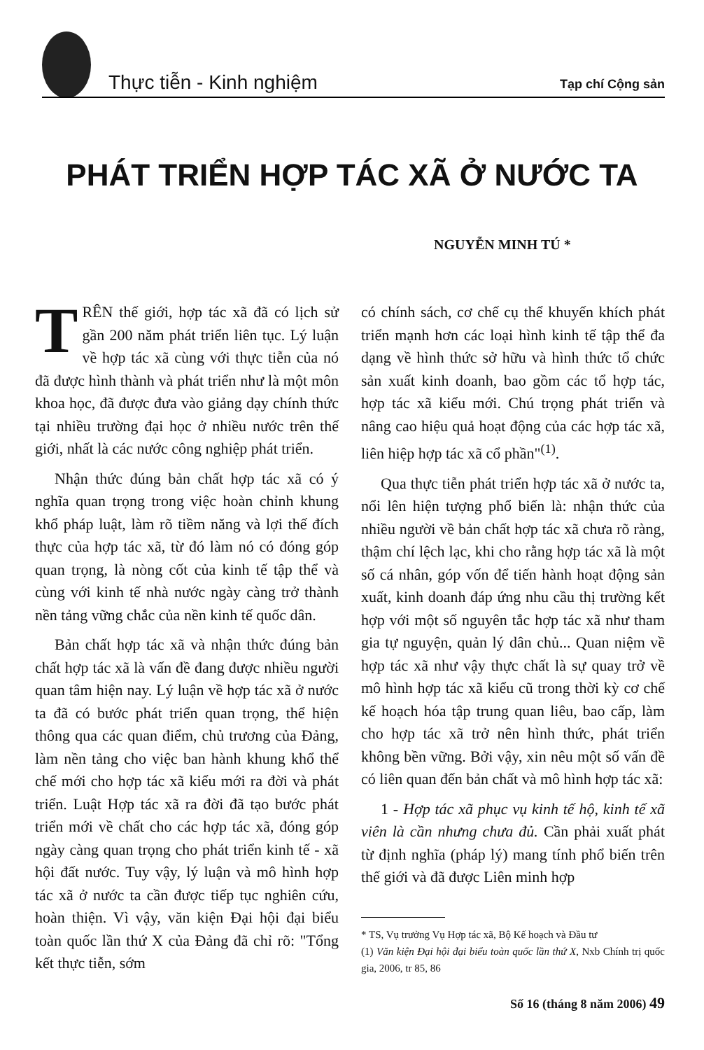Thực tiễn - Kinh nghiệm Tạp chí Cộng sản
PHÁT TRIỂN HỢP TÁC XÃ Ở NƯỚC TA
NGUYỄN MINH TÚ *
TRÊN thế giới, hợp tác xã đã có lịch sử gần 200 năm phát triển liên tục. Lý luận về hợp tác xã cùng với thực tiễn của nó đã được hình thành và phát triển như là một môn khoa học, đã được đưa vào giảng dạy chính thức tại nhiều trường đại học ở nhiều nước trên thế giới, nhất là các nước công nghiệp phát triển.
Nhận thức đúng bản chất hợp tác xã có ý nghĩa quan trọng trong việc hoàn chỉnh khung khổ pháp luật, làm rõ tiềm năng và lợi thế đích thực của hợp tác xã, từ đó làm nó có đóng góp quan trọng, là nòng cốt của kinh tế tập thể và cùng với kinh tế nhà nước ngày càng trở thành nền tảng vững chắc của nền kinh tế quốc dân.
Bản chất hợp tác xã và nhận thức đúng bản chất hợp tác xã là vấn đề đang được nhiều người quan tâm hiện nay. Lý luận về hợp tác xã ở nước ta đã có bước phát triển quan trọng, thể hiện thông qua các quan điểm, chủ trương của Đảng, làm nền tảng cho việc ban hành khung khổ thể chế mới cho hợp tác xã kiểu mới ra đời và phát triển. Luật Hợp tác xã ra đời đã tạo bước phát triển mới về chất cho các hợp tác xã, đóng góp ngày càng quan trọng cho phát triển kinh tế - xã hội đất nước. Tuy vậy, lý luận và mô hình hợp tác xã ở nước ta cần được tiếp tục nghiên cứu, hoàn thiện. Vì vậy, văn kiện Đại hội đại biểu toàn quốc lần thứ X của Đảng đã chỉ rõ: "Tổng kết thực tiễn, sớm
có chính sách, cơ chế cụ thể khuyến khích phát triển mạnh hơn các loại hình kinh tế tập thể đa dạng về hình thức sở hữu và hình thức tổ chức sản xuất kinh doanh, bao gồm các tổ hợp tác, hợp tác xã kiểu mới. Chú trọng phát triển và nâng cao hiệu quả hoạt động của các hợp tác xã, liên hiệp hợp tác xã cổ phần"<sup>(1)</sup>.
Qua thực tiễn phát triển hợp tác xã ở nước ta, nổi lên hiện tượng phổ biến là: nhận thức của nhiều người về bản chất hợp tác xã chưa rõ ràng, thậm chí lệch lạc, khi cho rằng hợp tác xã là một số cá nhân, góp vốn để tiến hành hoạt động sản xuất, kinh doanh đáp ứng nhu cầu thị trường kết hợp với một số nguyên tắc hợp tác xã như tham gia tự nguyện, quản lý dân chủ... Quan niệm về hợp tác xã như vậy thực chất là sự quay trở về mô hình hợp tác xã kiểu cũ trong thời kỳ cơ chế kế hoạch hóa tập trung quan liêu, bao cấp, làm cho hợp tác xã trở nên hình thức, phát triển không bền vững. Bởi vậy, xin nêu một số vấn đề có liên quan đến bản chất và mô hình hợp tác xã:
1 - Hợp tác xã phục vụ kinh tế hộ, kinh tế xã viên là cần nhưng chưa đủ. Cần phải xuất phát từ định nghĩa (pháp lý) mang tính phổ biến trên thế giới và đã được Liên minh hợp
* TS, Vụ trưởng Vụ Hợp tác xã, Bộ Kế hoạch và Đầu tư
(1) Văn kiện Đại hội đại biểu toàn quốc lần thứ X, Nxb Chính trị quốc gia, 2006, tr 85, 86
Số 16 (tháng 8 năm 2006) 49